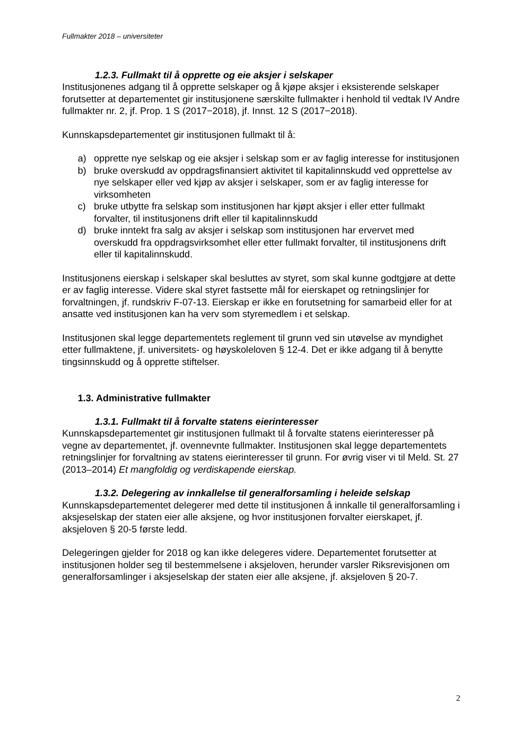Fullmakter 2018 – universiteter
1.2.3. Fullmakt til å opprette og eie aksjer i selskaper
Institusjonenes adgang til å opprette selskaper og å kjøpe aksjer i eksisterende selskaper forutsetter at departementet gir institusjonene særskilte fullmakter i henhold til vedtak IV Andre fullmakter nr. 2, jf. Prop. 1 S (2017−2018), jf. Innst. 12 S (2017−2018).
Kunnskapsdepartementet gir institusjonen fullmakt til å:
a) opprette nye selskap og eie aksjer i selskap som er av faglig interesse for institusjonen
b) bruke overskudd av oppdragsfinansiert aktivitet til kapitalinnskudd ved opprettelse av nye selskaper eller ved kjøp av aksjer i selskaper, som er av faglig interesse for virksomheten
c) bruke utbytte fra selskap som institusjonen har kjøpt aksjer i eller etter fullmakt forvalter, til institusjonens drift eller til kapitalinnskudd
d) bruke inntekt fra salg av aksjer i selskap som institusjonen har ervervet med overskudd fra oppdragsvirksomhet eller etter fullmakt forvalter, til institusjonens drift eller til kapitalinnskudd.
Institusjonens eierskap i selskaper skal besluttes av styret, som skal kunne godtgjøre at dette er av faglig interesse. Videre skal styret fastsette mål for eierskapet og retningslinjer for forvaltningen, jf. rundskriv F-07-13. Eierskap er ikke en forutsetning for samarbeid eller for at ansatte ved institusjonen kan ha verv som styremedlem i et selskap.
Institusjonen skal legge departementets reglement til grunn ved sin utøvelse av myndighet etter fullmaktene, jf. universitets- og høyskoleloven § 12-4. Det er ikke adgang til å benytte tingsinnskudd og å opprette stiftelser.
1.3. Administrative fullmakter
1.3.1. Fullmakt til å forvalte statens eierinteresser
Kunnskapsdepartementet gir institusjonen fullmakt til å forvalte statens eierinteresser på vegne av departementet, jf. ovennevnte fullmakter. Institusjonen skal legge departementets retningslinjer for forvaltning av statens eierinteresser til grunn. For øvrig viser vi til Meld. St. 27 (2013–2014) Et mangfoldig og verdiskapende eierskap.
1.3.2. Delegering av innkallelse til generalforsamling i heleide selskap
Kunnskapsdepartementet delegerer med dette til institusjonen å innkalle til generalforsamling i aksjeselskap der staten eier alle aksjene, og hvor institusjonen forvalter eierskapet, jf. aksjeloven § 20-5 første ledd.
Delegeringen gjelder for 2018 og kan ikke delegeres videre. Departementet forutsetter at institusjonen holder seg til bestemmelsene i aksjeloven, herunder varsler Riksrevisjonen om generalforsamlinger i aksjeselskap der staten eier alle aksjene, jf. aksjeloven § 20-7.
2